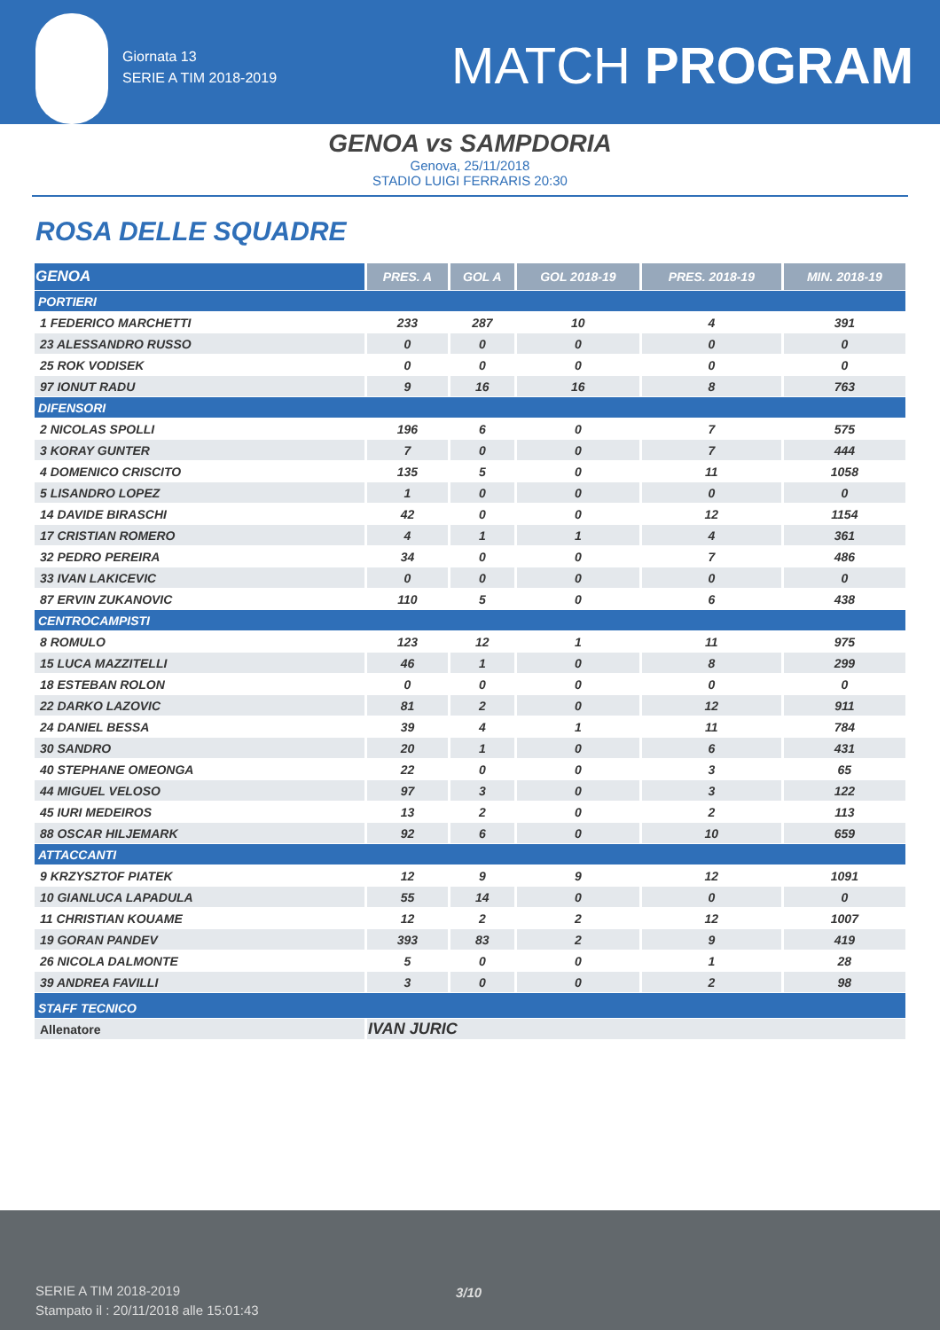Giornata 13
SERIE A TIM 2018-2019
MATCH PROGRAM
GENOA vs SAMPDORIA
Genova, 25/11/2018
STADIO LUIGI FERRARIS 20:30
ROSA DELLE SQUADRE
| GENOA | PRES. A | GOL A | GOL 2018-19 | PRES. 2018-19 | MIN. 2018-19 |
| --- | --- | --- | --- | --- | --- |
| PORTIERI | | | | | |
| 1 FEDERICO MARCHETTI | 233 | 287 | 10 | 4 | 391 |
| 23 ALESSANDRO RUSSO | 0 | 0 | 0 | 0 | 0 |
| 25 ROK VODISEK | 0 | 0 | 0 | 0 | 0 |
| 97 IONUT RADU | 9 | 16 | 16 | 8 | 763 |
| DIFENSORI | | | | | |
| 2 NICOLAS SPOLLI | 196 | 6 | 0 | 7 | 575 |
| 3 KORAY GUNTER | 7 | 0 | 0 | 7 | 444 |
| 4 DOMENICO CRISCITO | 135 | 5 | 0 | 11 | 1058 |
| 5 LISANDRO LOPEZ | 1 | 0 | 0 | 0 | 0 |
| 14 DAVIDE BIRASCHI | 42 | 0 | 0 | 12 | 1154 |
| 17 CRISTIAN ROMERO | 4 | 1 | 1 | 4 | 361 |
| 32 PEDRO PEREIRA | 34 | 0 | 0 | 7 | 486 |
| 33 IVAN LAKICEVIC | 0 | 0 | 0 | 0 | 0 |
| 87 ERVIN ZUKANOVIC | 110 | 5 | 0 | 6 | 438 |
| CENTROCAMPISTI | | | | | |
| 8 ROMULO | 123 | 12 | 1 | 11 | 975 |
| 15 LUCA MAZZITELLI | 46 | 1 | 0 | 8 | 299 |
| 18 ESTEBAN ROLON | 0 | 0 | 0 | 0 | 0 |
| 22 DARKO LAZOVIC | 81 | 2 | 0 | 12 | 911 |
| 24 DANIEL BESSA | 39 | 4 | 1 | 11 | 784 |
| 30 SANDRO | 20 | 1 | 0 | 6 | 431 |
| 40 STEPHANE OMEONGA | 22 | 0 | 0 | 3 | 65 |
| 44 MIGUEL VELOSO | 97 | 3 | 0 | 3 | 122 |
| 45 IURI MEDEIROS | 13 | 2 | 0 | 2 | 113 |
| 88 OSCAR HILJEMARK | 92 | 6 | 0 | 10 | 659 |
| ATTACCANTI | | | | | |
| 9 KRZYSZTOF PIATEK | 12 | 9 | 9 | 12 | 1091 |
| 10 GIANLUCA LAPADULA | 55 | 14 | 0 | 0 | 0 |
| 11 CHRISTIAN KOUAME | 12 | 2 | 2 | 12 | 1007 |
| 19 GORAN PANDEV | 393 | 83 | 2 | 9 | 419 |
| 26 NICOLA DALMONTE | 5 | 0 | 0 | 1 | 28 |
| 39 ANDREA FAVILLI | 3 | 0 | 0 | 2 | 98 |
| STAFF TECNICO | | | | | |
| Allenatore | IVAN JURIC | | | | |
SERIE A TIM 2018-2019
Stampato il : 20/11/2018 alle 15:01:43
3/10